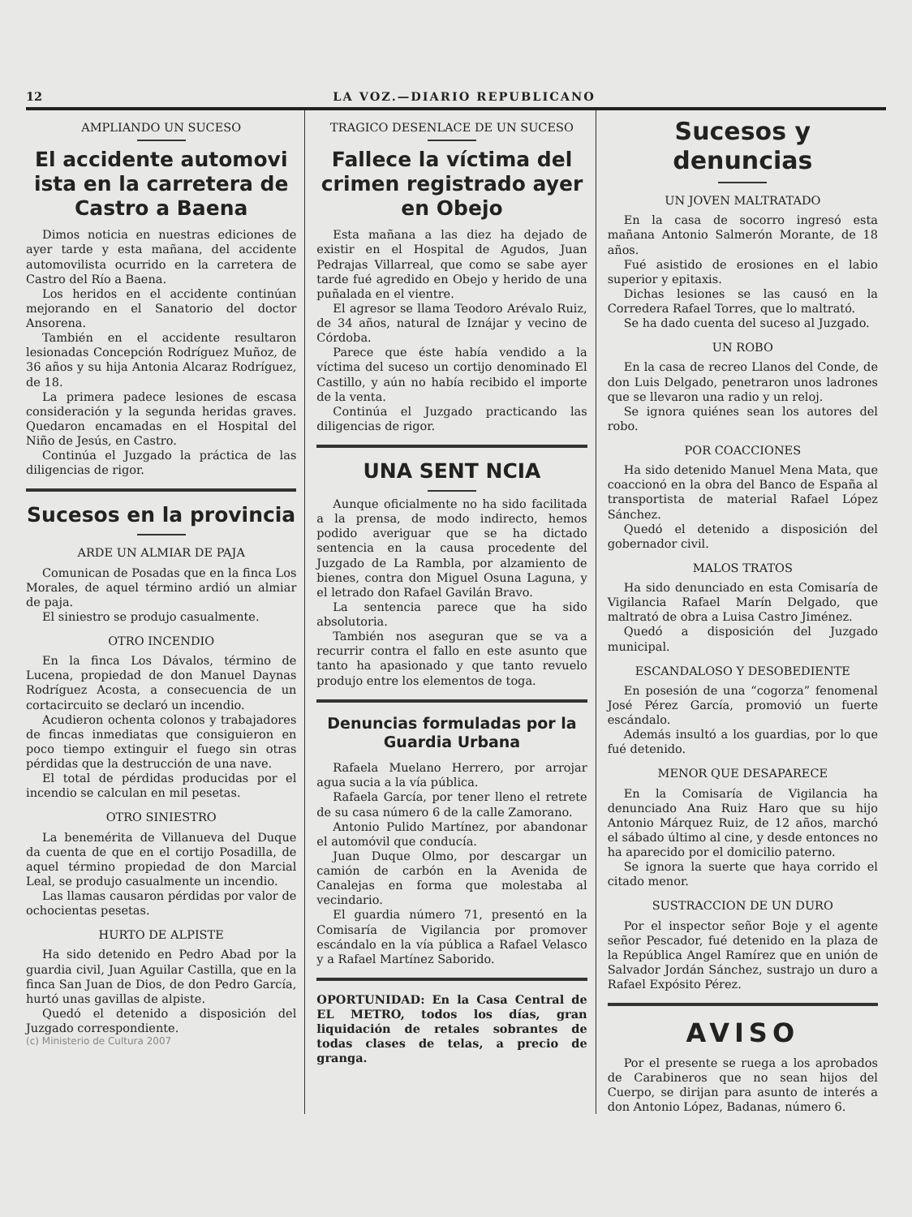12 LA VOZ.—DIARIO REPUBLICANO
AMPLIANDO UN SUCESO
El accidente automovi ista en la carretera de Castro a Baena
Dimos noticia en nuestras ediciones de ayer tarde y esta mañana, del accidente automovilista ocurrido en la carretera de Castro del Río a Baena.
Los heridos en el accidente continúan mejorando en el Sanatorio del doctor Ansorena.
También en el accidente resultaron lesionadas Concepción Rodríguez Muñoz, de 36 años y su hija Antonia Alcaraz Rodríguez, de 18.
La primera padece lesiones de escasa consideración y la segunda heridas graves. Quedaron encamadas en el Hospital del Niño de Jesús, en Castro.
Continúa el Juzgado la práctica de las diligencias de rigor.
Sucesos en la provincia
ARDE UN ALMIAR DE PAJA
Comunican de Posadas que en la finca Los Morales, de aquel término ardió un almiar de paja.
El siniestro se produjo casualmente.
OTRO INCENDIO
En la finca Los Dávalos, término de Lucena, propiedad de don Manuel Daynas Rodríguez Acosta, a consecuencia de un cortacircuito se declaró un incendio.
Acudieron ochenta colonos y trabajadores de fincas inmediatas que consiguieron en poco tiempo extinguir el fuego sin otras pérdidas que la destrucción de una nave.
El total de pérdidas producidas por el incendio se calculan en mil pesetas.
OTRO SINIESTRO
La benemérita de Villanueva del Duque da cuenta de que en el cortijo Posadilla, de aquel término propiedad de don Marcial Leal, se produjo casualmente un incendio.
Las llamas causaron pérdidas por valor de ochocientas pesetas.
HURTO DE ALPISTE
Ha sido detenido en Pedro Abad por la guardia civil, Juan Aguilar Castilla, que en la finca San Juan de Dios, de don Pedro García, hurtó unas gavillas de alpiste.
Quedó el detenido a disposición del Juzgado correspondiente.
(c) Ministerio de Cultura 2007
TRAGICO DESENLACE DE UN SUCESO
Fallece la víctima del crimen registrado ayer en Obejo
Esta mañana a las diez ha dejado de existir en el Hospital de Agudos, Juan Pedrajas Villarreal, que como se sabe ayer tarde fué agredido en Obejo y herido de una puñalada en el vientre.
El agresor se llama Teodoro Arévalo Ruiz, de 34 años, natural de Iznájar y vecino de Córdoba.
Parece que éste había vendido a la víctima del suceso un cortijo denominado El Castillo, y aún no había recibido el importe de la venta.
Continúa el Juzgado practicando las diligencias de rigor.
UNA SENT NCIA
Aunque oficialmente no ha sido facilitada a la prensa, de modo indirecto, hemos podido averiguar que se ha dictado sentencia en la causa procedente del Juzgado de La Rambla, por alzamiento de bienes, contra don Miguel Osuna Laguna, y el letrado don Rafael Gavilán Bravo.
La sentencia parece que ha sido absolutoria.
También nos aseguran que se va a recurrir contra el fallo en este asunto que tanto ha apasionado y que tanto revuelo produjo entre los elementos de toga.
Denuncias formuladas por la Guardia Urbana
Rafaela Muelano Herrero, por arrojar agua sucia a la vía pública.
Rafaela García, por tener lleno el retrete de su casa número 6 de la calle Zamorano.
Antonio Pulido Martínez, por abandonar el automóvil que conducía.
Juan Duque Olmo, por descargar un camión de carbón en la Avenida de Canalejas en forma que molestaba al vecindario.
El guardia número 71, presentó en la Comisaría de Vigilancia por promover escándalo en la vía pública a Rafael Velasco y a Rafael Martínez Saborido.
OPORTUNIDAD: En la Casa Central de EL METRO, todos los días, gran liquidación de retales sobrantes de todas clases de telas, a precio de granga.
Sucesos y denuncias
UN JOVEN MALTRATADO
En la casa de socorro ingresó esta mañana Antonio Salmerón Morante, de 18 años.
Fué asistido de erosiones en el labio superior y epitaxis.
Dichas lesiones se las causó en la Corredera Rafael Torres, que lo maltrató.
Se ha dado cuenta del suceso al Juzgado.
UN ROBO
En la casa de recreo Llanos del Conde, de don Luis Delgado, penetraron unos ladrones que se llevaron una radio y un reloj.
Se ignora quiénes sean los autores del robo.
POR COACCIONES
Ha sido detenido Manuel Mena Mata, que coaccionó en la obra del Banco de España al transportista de material Rafael López Sánchez.
Quedó el detenido a disposición del gobernador civil.
MALOS TRATOS
Ha sido denunciado en esta Comisaría de Vigilancia Rafael Marín Delgado, que maltrató de obra a Luisa Castro Jiménez.
Quedó a disposición del Juzgado municipal.
ESCANDALOSO Y DESOBEDIENTE
En posesión de una “cogorza” fenomenal José Pérez García, promovió un fuerte escándalo.
Además insultó a los guardias, por lo que fué detenido.
MENOR QUE DESAPARECE
En la Comisaría de Vigilancia ha denunciado Ana Ruiz Haro que su hijo Antonio Márquez Ruiz, de 12 años, marchó el sábado último al cine, y desde entonces no ha aparecido por el domicilio paterno.
Se ignora la suerte que haya corrido el citado menor.
SUSTRACCION DE UN DURO
Por el inspector señor Boje y el agente señor Pescador, fué detenido en la plaza de la República Angel Ramírez que en unión de Salvador Jordán Sánchez, sustrajo un duro a Rafael Expósito Pérez.
AVISO
Por el presente se ruega a los aprobados de Carabineros que no sean hijos del Cuerpo, se dirijan para asunto de interés a don Antonio López, Badanas, número 6.